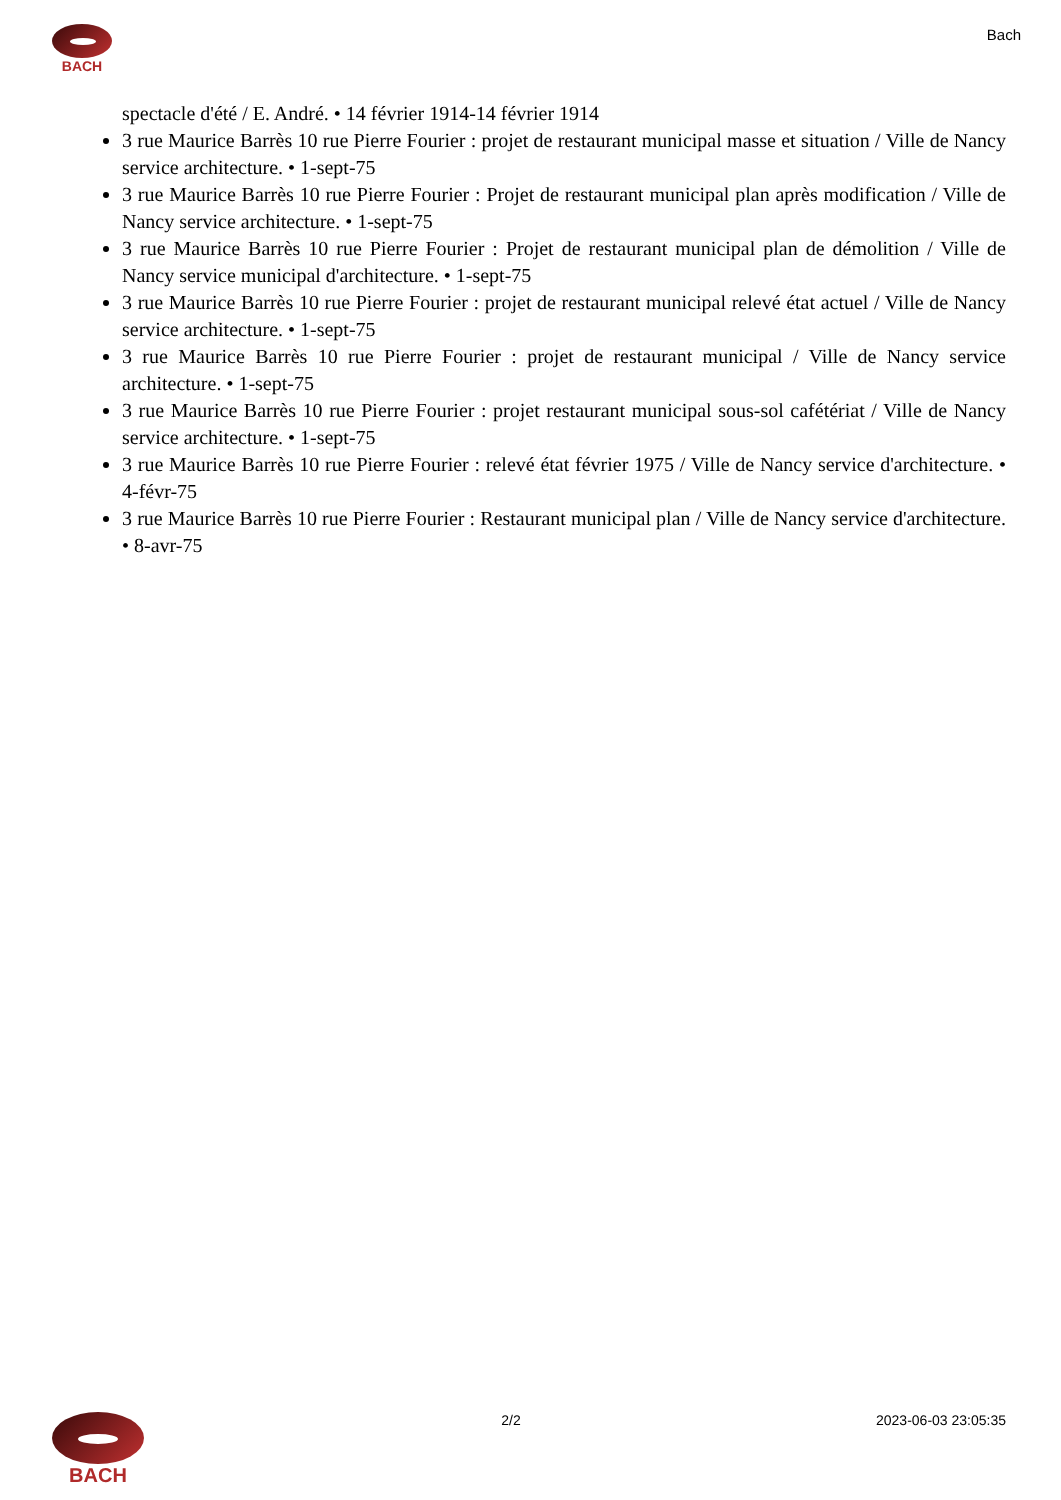BACH Bach
spectacle d'été / E. André. • 14 février 1914-14 février 1914
3 rue Maurice Barrès 10 rue Pierre Fourier : projet de restaurant municipal masse et situation / Ville de Nancy service architecture. • 1-sept-75
3 rue Maurice Barrès 10 rue Pierre Fourier : Projet de restaurant municipal plan après modification / Ville de Nancy service architecture. • 1-sept-75
3 rue Maurice Barrès 10 rue Pierre Fourier : Projet de restaurant municipal plan de démolition / Ville de Nancy service municipal d'architecture. • 1-sept-75
3 rue Maurice Barrès 10 rue Pierre Fourier : projet de restaurant municipal relevé état actuel / Ville de Nancy service architecture. • 1-sept-75
3 rue Maurice Barrès 10 rue Pierre Fourier : projet de restaurant municipal / Ville de Nancy service architecture. • 1-sept-75
3 rue Maurice Barrès 10 rue Pierre Fourier : projet restaurant municipal sous-sol cafétériat / Ville de Nancy service architecture. • 1-sept-75
3 rue Maurice Barrès 10 rue Pierre Fourier : relevé état février 1975 / Ville de Nancy service d'architecture. • 4-févr-75
3 rue Maurice Barrès 10 rue Pierre Fourier : Restaurant municipal plan / Ville de Nancy service d'architecture. • 8-avr-75
BACH
2/2 2023-06-03 23:05:35